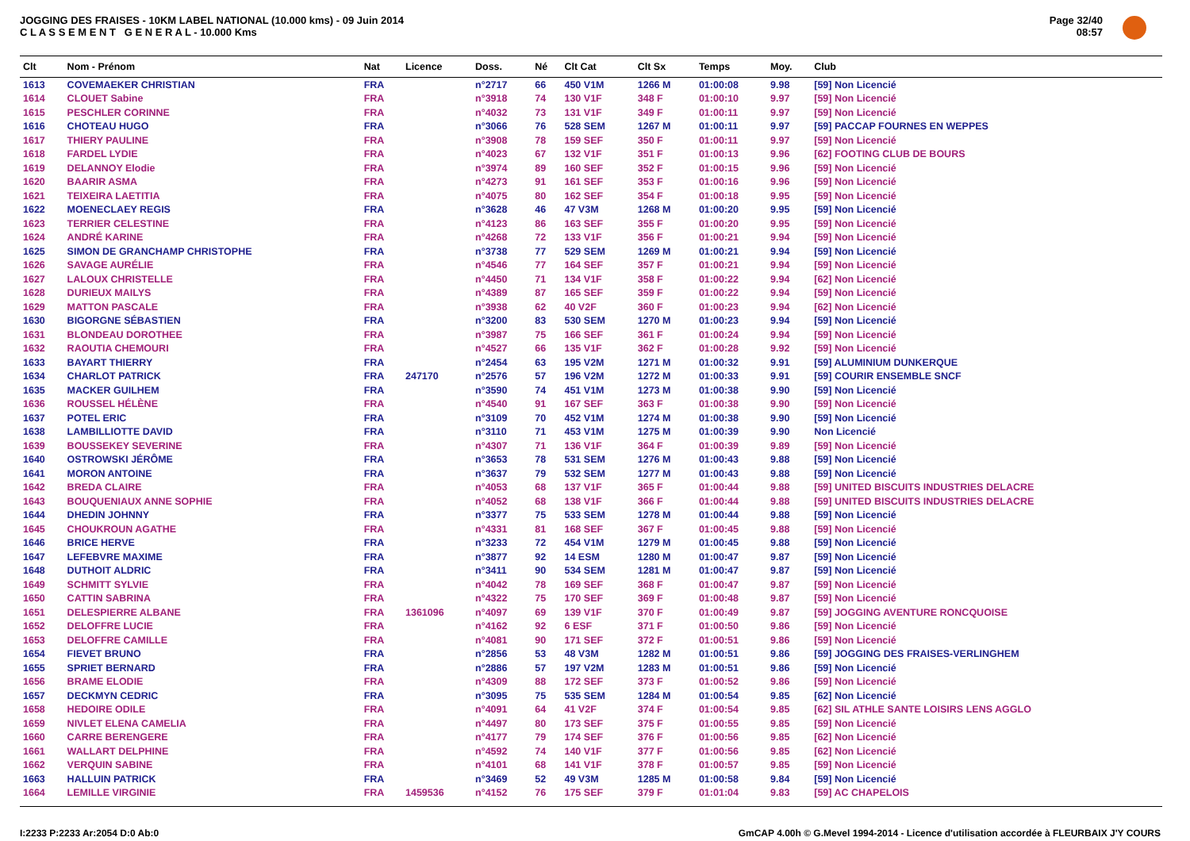JOGGING DES FRAISES - 10KM LABEL NATIONAL (10.000 kms) - 09 Juin 2014
C L A S S E M E N T G E N E R A L - 10.000 Kms
Page 32/40
08:57
| Clt | Nom - Prénom | Nat | Licence | Doss. | Né | Clt Cat | Clt Sx | Temps | Moy. | Club |
| --- | --- | --- | --- | --- | --- | --- | --- | --- | --- | --- |
| 1613 | COVEMAEKER CHRISTIAN | FRA | | n°2717 | 66 | 450 V1M | 1266 M | 01:00:08 | 9.98 | [59] Non Licencié |
| 1614 | CLOUET Sabine | FRA | | n°3918 | 74 | 130 V1F | 348 F | 01:00:10 | 9.97 | [59] Non Licencié |
| 1615 | PESCHLER CORINNE | FRA | | n°4032 | 73 | 131 V1F | 349 F | 01:00:11 | 9.97 | [59] Non Licencié |
| 1616 | CHOTEAU HUGO | FRA | | n°3066 | 76 | 528 SEM | 1267 M | 01:00:11 | 9.97 | [59] PACCAP FOURNES EN WEPPES |
| 1617 | THIERY PAULINE | FRA | | n°3908 | 78 | 159 SEF | 350 F | 01:00:11 | 9.97 | [59] Non Licencié |
| 1618 | FARDEL LYDIE | FRA | | n°4023 | 67 | 132 V1F | 351 F | 01:00:13 | 9.96 | [62] FOOTING CLUB DE BOURS |
| 1619 | DELANNOY Elodie | FRA | | n°3974 | 89 | 160 SEF | 352 F | 01:00:15 | 9.96 | [59] Non Licencié |
| 1620 | BAARIR ASMA | FRA | | n°4273 | 91 | 161 SEF | 353 F | 01:00:16 | 9.96 | [59] Non Licencié |
| 1621 | TEIXEIRA LAETITIA | FRA | | n°4075 | 80 | 162 SEF | 354 F | 01:00:18 | 9.95 | [59] Non Licencié |
| 1622 | MOENECLAEY REGIS | FRA | | n°3628 | 46 | 47 V3M | 1268 M | 01:00:20 | 9.95 | [59] Non Licencié |
| 1623 | TERRIER CELESTINE | FRA | | n°4123 | 86 | 163 SEF | 355 F | 01:00:20 | 9.95 | [59] Non Licencié |
| 1624 | ANDRÉ KARINE | FRA | | n°4268 | 72 | 133 V1F | 356 F | 01:00:21 | 9.94 | [59] Non Licencié |
| 1625 | SIMON DE GRANCHAMP CHRISTOPHE | FRA | | n°3738 | 77 | 529 SEM | 1269 M | 01:00:21 | 9.94 | [59] Non Licencié |
| 1626 | SAVAGE AURÉLIE | FRA | | n°4546 | 77 | 164 SEF | 357 F | 01:00:21 | 9.94 | [59] Non Licencié |
| 1627 | LALOUX CHRISTELLE | FRA | | n°4450 | 71 | 134 V1F | 358 F | 01:00:22 | 9.94 | [62] Non Licencié |
| 1628 | DURIEUX MAILYS | FRA | | n°4389 | 87 | 165 SEF | 359 F | 01:00:22 | 9.94 | [59] Non Licencié |
| 1629 | MATTON PASCALE | FRA | | n°3938 | 62 | 40 V2F | 360 F | 01:00:23 | 9.94 | [62] Non Licencié |
| 1630 | BIGORGNE SÉBASTIEN | FRA | | n°3200 | 83 | 530 SEM | 1270 M | 01:00:23 | 9.94 | [59] Non Licencié |
| 1631 | BLONDEAU DOROTHEE | FRA | | n°3987 | 75 | 166 SEF | 361 F | 01:00:24 | 9.94 | [59] Non Licencié |
| 1632 | RAOUTIA CHEMOURI | FRA | | n°4527 | 66 | 135 V1F | 362 F | 01:00:28 | 9.92 | [59] Non Licencié |
| 1633 | BAYART THIERRY | FRA | | n°2454 | 63 | 195 V2M | 1271 M | 01:00:32 | 9.91 | [59] ALUMINIUM DUNKERQUE |
| 1634 | CHARLOT PATRICK | FRA | 247170 | n°2576 | 57 | 196 V2M | 1272 M | 01:00:33 | 9.91 | [59] COURIR ENSEMBLE SNCF |
| 1635 | MACKER GUILHEM | FRA | | n°3590 | 74 | 451 V1M | 1273 M | 01:00:38 | 9.90 | [59] Non Licencié |
| 1636 | ROUSSEL HÉLÈNE | FRA | | n°4540 | 91 | 167 SEF | 363 F | 01:00:38 | 9.90 | [59] Non Licencié |
| 1637 | POTEL ERIC | FRA | | n°3109 | 70 | 452 V1M | 1274 M | 01:00:38 | 9.90 | [59] Non Licencié |
| 1638 | LAMBILLIOTTE DAVID | FRA | | n°3110 | 71 | 453 V1M | 1275 M | 01:00:39 | 9.90 | Non Licencié |
| 1639 | BOUSSEKEY SEVERINE | FRA | | n°4307 | 71 | 136 V1F | 364 F | 01:00:39 | 9.89 | [59] Non Licencié |
| 1640 | OSTROWSKI JÉRÔME | FRA | | n°3653 | 78 | 531 SEM | 1276 M | 01:00:43 | 9.88 | [59] Non Licencié |
| 1641 | MORON ANTOINE | FRA | | n°3637 | 79 | 532 SEM | 1277 M | 01:00:43 | 9.88 | [59] Non Licencié |
| 1642 | BREDA CLAIRE | FRA | | n°4053 | 68 | 137 V1F | 365 F | 01:00:44 | 9.88 | [59] UNITED BISCUITS INDUSTRIES DELACRE |
| 1643 | BOUQUENIAUX ANNE SOPHIE | FRA | | n°4052 | 68 | 138 V1F | 366 F | 01:00:44 | 9.88 | [59] UNITED BISCUITS INDUSTRIES DELACRE |
| 1644 | DHEDIN JOHNNY | FRA | | n°3377 | 75 | 533 SEM | 1278 M | 01:00:44 | 9.88 | [59] Non Licencié |
| 1645 | CHOUKROUN AGATHE | FRA | | n°4331 | 81 | 168 SEF | 367 F | 01:00:45 | 9.88 | [59] Non Licencié |
| 1646 | BRICE HERVE | FRA | | n°3233 | 72 | 454 V1M | 1279 M | 01:00:45 | 9.88 | [59] Non Licencié |
| 1647 | LEFEBVRE MAXIME | FRA | | n°3877 | 92 | 14 ESM | 1280 M | 01:00:47 | 9.87 | [59] Non Licencié |
| 1648 | DUTHOIT ALDRIC | FRA | | n°3411 | 90 | 534 SEM | 1281 M | 01:00:47 | 9.87 | [59] Non Licencié |
| 1649 | SCHMITT SYLVIE | FRA | | n°4042 | 78 | 169 SEF | 368 F | 01:00:47 | 9.87 | [59] Non Licencié |
| 1650 | CATTIN SABRINA | FRA | | n°4322 | 75 | 170 SEF | 369 F | 01:00:48 | 9.87 | [59] Non Licencié |
| 1651 | DELESPIERRE ALBANE | FRA | 1361096 | n°4097 | 69 | 139 V1F | 370 F | 01:00:49 | 9.87 | [59] JOGGING AVENTURE RONCQUOISE |
| 1652 | DELOFFRE LUCIE | FRA | | n°4162 | 92 | 6 ESF | 371 F | 01:00:50 | 9.86 | [59] Non Licencié |
| 1653 | DELOFFRE CAMILLE | FRA | | n°4081 | 90 | 171 SEF | 372 F | 01:00:51 | 9.86 | [59] Non Licencié |
| 1654 | FIEVET BRUNO | FRA | | n°2856 | 53 | 48 V3M | 1282 M | 01:00:51 | 9.86 | [59] JOGGING DES FRAISES-VERLINGHEM |
| 1655 | SPRIET BERNARD | FRA | | n°2886 | 57 | 197 V2M | 1283 M | 01:00:51 | 9.86 | [59] Non Licencié |
| 1656 | BRAME ELODIE | FRA | | n°4309 | 88 | 172 SEF | 373 F | 01:00:52 | 9.86 | [59] Non Licencié |
| 1657 | DECKMYN CEDRIC | FRA | | n°3095 | 75 | 535 SEM | 1284 M | 01:00:54 | 9.85 | [62] Non Licencié |
| 1658 | HEDOIRE ODILE | FRA | | n°4091 | 64 | 41 V2F | 374 F | 01:00:54 | 9.85 | [62] SIL ATHLE SANTE LOISIRS LENS AGGLO |
| 1659 | NIVLET ELENA CAMELIA | FRA | | n°4497 | 80 | 173 SEF | 375 F | 01:00:55 | 9.85 | [59] Non Licencié |
| 1660 | CARRE BERENGERE | FRA | | n°4177 | 79 | 174 SEF | 376 F | 01:00:56 | 9.85 | [62] Non Licencié |
| 1661 | WALLART DELPHINE | FRA | | n°4592 | 74 | 140 V1F | 377 F | 01:00:56 | 9.85 | [62] Non Licencié |
| 1662 | VERQUIN SABINE | FRA | | n°4101 | 68 | 141 V1F | 378 F | 01:00:57 | 9.85 | [59] Non Licencié |
| 1663 | HALLUIN PATRICK | FRA | | n°3469 | 52 | 49 V3M | 1285 M | 01:00:58 | 9.84 | [59] Non Licencié |
| 1664 | LEMILLE VIRGINIE | FRA | 1459536 | n°4152 | 76 | 175 SEF | 379 F | 01:01:04 | 9.83 | [59] AC CHAPELOIS |
I:2233 P:2233 Ar:2054 D:0 Ab:0
GmCAP 4.00h © G.Mevel 1994-2014 - Licence d'utilisation accordée à FLEURBAIX J'Y COURS